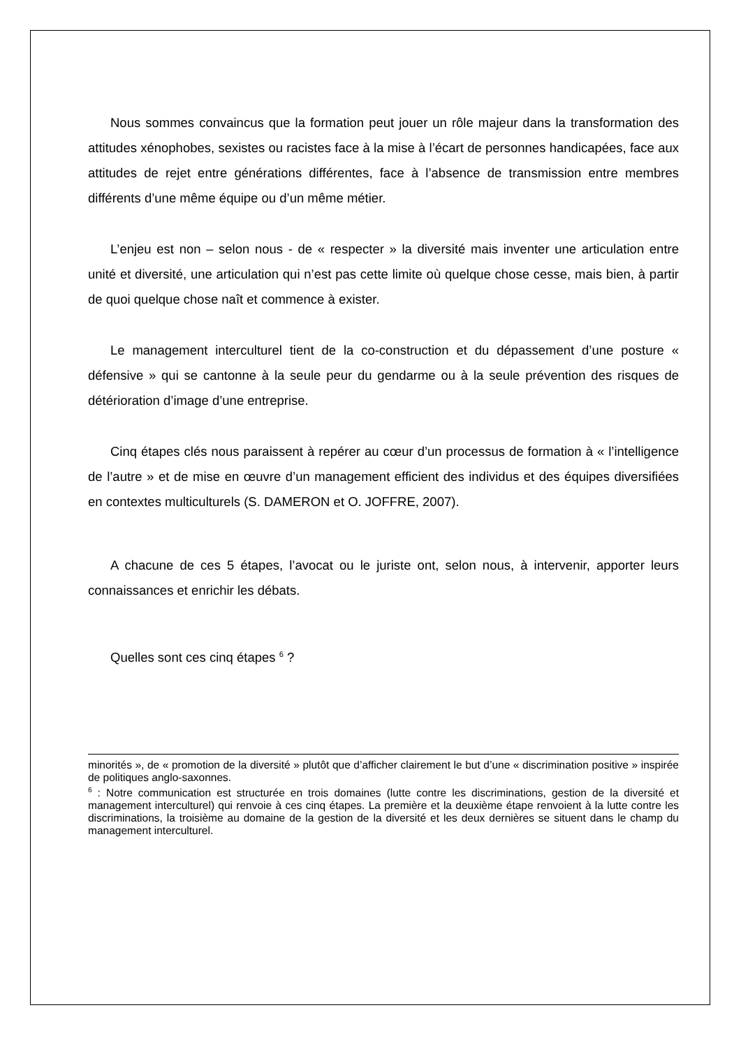Nous sommes convaincus que la formation peut jouer un rôle majeur dans la transformation des attitudes xénophobes, sexistes ou racistes face à la mise à l’écart de personnes handicapées, face aux attitudes de rejet entre générations différentes, face à l’absence de transmission entre membres différents d’une même équipe ou d’un même métier.
L’enjeu est non – selon nous - de « respecter » la diversité mais inventer une articulation entre unité et diversité, une articulation qui n’est pas cette limite où quelque chose cesse, mais bien, à partir de quoi quelque chose naît et commence à exister.
Le management interculturel tient de la co-construction et du dépassement d’une posture « défensive » qui se cantonne à la seule peur du gendarme ou à la seule prévention des risques de détérioration d’image d’une entreprise.
Cinq étapes clés nous paraissent à repérer au cœur d’un processus de formation à « l’intelligence de l’autre » et de mise en œuvre d’un management efficient des individus et des équipes diversifiées en contextes multiculturels (S. DAMERON et O. JOFFRE, 2007).
A chacune de ces 5 étapes, l’avocat ou le juriste ont, selon nous, à intervenir, apporter leurs connaissances et enrichir les débats.
Quelles sont ces cinq étapes <sup>6</sup> ?
minorités », de « promotion de la diversité » plutôt que d’afficher clairement le but d’une « discrimination positive » inspirée de politiques anglo-saxonnes.
<sup>6</sup> : Notre communication est structurée en trois domaines (lutte contre les discriminations, gestion de la diversité et management interculturel) qui renvoie à ces cinq étapes. La première et la deuxième étape renvoient à la lutte contre les discriminations, la troisième au domaine de la gestion de la diversité et les deux dernières se situent dans le champ du management interculturel.